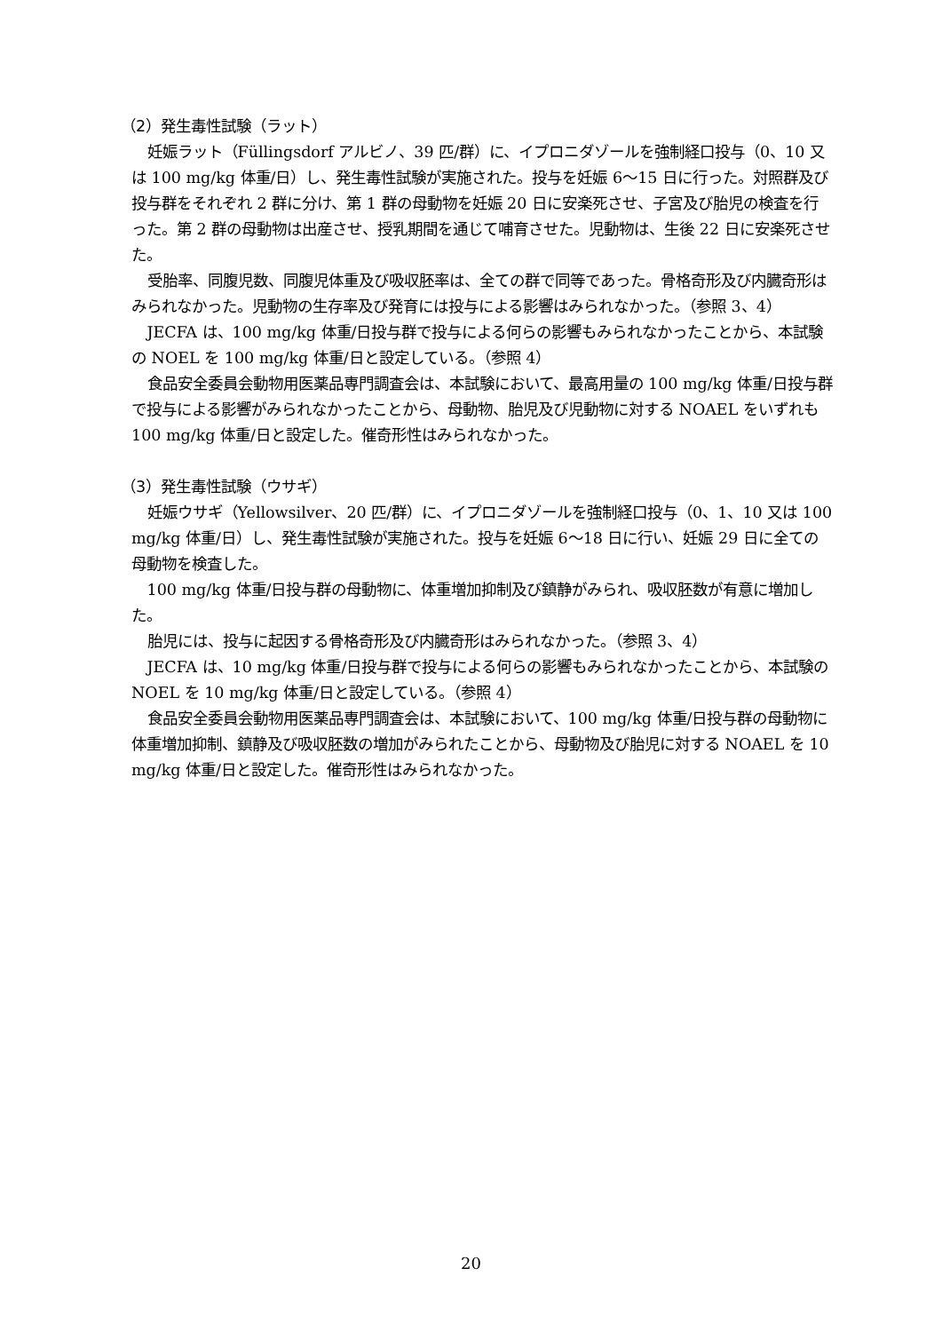（2）発生毒性試験（ラット）
妊娠ラット（Füllingsdorf アルビノ、39 匹/群）に、イプロニダゾールを強制経口投与（0、10 又は 100 mg/kg 体重/日）し、発生毒性試験が実施された。投与を妊娠 6～15 日に行った。対照群及び投与群をそれぞれ 2 群に分け、第 1 群の母動物を妊娠 20 日に安楽死させ、子宮及び胎児の検査を行った。第 2 群の母動物は出産させ、授乳期間を通じて哺育させた。児動物は、生後 22 日に安楽死させた。
受胎率、同腹児数、同腹児体重及び吸収胚率は、全ての群で同等であった。骨格奇形及び内臓奇形はみられなかった。児動物の生存率及び発育には投与による影響はみられなかった。（参照 3、4）
JECFA は、100 mg/kg 体重/日投与群で投与による何らの影響もみられなかったことから、本試験の NOEL を 100 mg/kg 体重/日と設定している。（参照 4）
食品安全委員会動物用医薬品専門調査会は、本試験において、最高用量の 100 mg/kg 体重/日投与群で投与による影響がみられなかったことから、母動物、胎児及び児動物に対する NOAEL をいずれも 100 mg/kg 体重/日と設定した。催奇形性はみられなかった。
（3）発生毒性試験（ウサギ）
妊娠ウサギ（Yellowsilver、20 匹/群）に、イプロニダゾールを強制経口投与（0、1、10 又は 100 mg/kg 体重/日）し、発生毒性試験が実施された。投与を妊娠 6～18 日に行い、妊娠 29 日に全ての母動物を検査した。
100 mg/kg 体重/日投与群の母動物に、体重増加抑制及び鎮静がみられ、吸収胚数が有意に増加した。
胎児には、投与に起因する骨格奇形及び内臓奇形はみられなかった。（参照 3、4）
JECFA は、10 mg/kg 体重/日投与群で投与による何らの影響もみられなかったことから、本試験の NOEL を 10 mg/kg 体重/日と設定している。（参照 4）
食品安全委員会動物用医薬品専門調査会は、本試験において、100 mg/kg 体重/日投与群の母動物に体重増加抑制、鎮静及び吸収胚数の増加がみられたことから、母動物及び胎児に対する NOAEL を 10 mg/kg 体重/日と設定した。催奇形性はみられなかった。
20